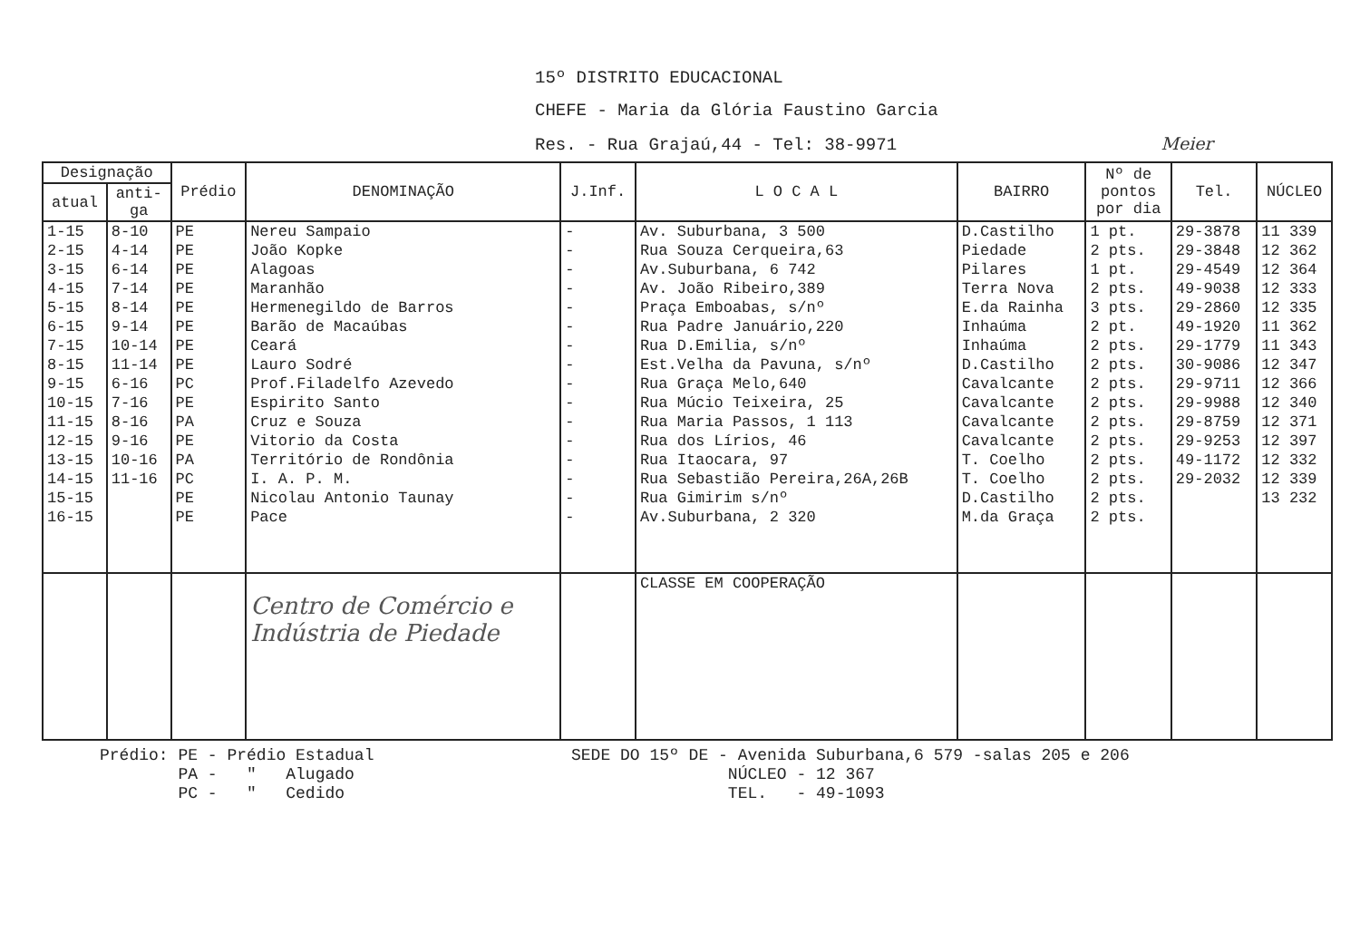15º DISTRITO EDUCACIONAL
CHEFE - Maria da Glória Faustino Garcia
Res. - Rua Grajaú,44 - Tel: 38-9971 Meier
| Designação | | Prédio | DENOMINAÇÃO | J.Inf. | L O C A L | BAIRRO | Nº de pontos por dia | Tel. | NÚCLEO |
| --- | --- | --- | --- | --- | --- | --- | --- | --- | --- |
| atual | anti- ga | | | | | | | | |
| 1-15 | 8-10 | PE | Nereu Sampaio | - | Av. Suburbana, 3 500 | D.Castilho | 1 pt. | 29-3878 | 11 339 |
| 2-15 | 4-14 | PE | João Kopke | - | Rua Souza Cerqueira,63 | Piedade | 2 pts. | 29-3848 | 12 362 |
| 3-15 | 6-14 | PE | Alagoas | - | Av.Suburbana, 6 742 | Pilares | 1 pt. | 29-4549 | 12 364 |
| 4-15 | 7-14 | PE | Maranhão | - | Av. João Ribeiro,389 | Terra Nova | 2 pts. | 49-9038 | 12 333 |
| 5-15 | 8-14 | PE | Hermenegildo de Barros | - | Praça Emboabas, s/nº | E.da Rainha | 3 pts. | 29-2860 | 12 335 |
| 6-15 | 9-14 | PE | Barão de Macaúbas | - | Rua Padre Januário,220 | Inhaúma | 2 pt. | 49-1920 | 11 362 |
| 7-15 | 10-14 | PE | Ceará | - | Rua D.Emilia, s/nº | Inhaúma | 2 pts. | 29-1779 | 11 343 |
| 8-15 | 11-14 | PE | Lauro Sodré | - | Est.Velha da Pavuna, s/nº | D.Castilho | 2 pts. | 30-9086 | 12 347 |
| 9-15 | 6-16 | PC | Prof.Filadelfo Azevedo | - | Rua Graça Melo,640 | Cavalcante | 2 pts. | 29-9711 | 12 366 |
| 10-15 | 7-16 | PE | Espirito Santo | - | Rua Múcio Teixeira, 25 | Cavalcante | 2 pts. | 29-9988 | 12 340 |
| 11-15 | 8-16 | PA | Cruz e Souza | - | Rua Maria Passos, 1 113 | Cavalcante | 2 pts. | 29-8759 | 12 371 |
| 12-15 | 9-16 | PE | Vitorio da Costa | - | Rua dos Lírios, 46 | Cavalcante | 2 pts. | 29-9253 | 12 397 |
| 13-15 | 10-16 | PA | Território de Rondônia | - | Rua Itaocara, 97 | T. Coelho | 2 pts. | 49-1172 | 12 332 |
| 14-15 | 11-16 | PC | I. A. P. M. | - | Rua Sebastião Pereira,26A,26B | T. Coelho | 2 pts. | 29-2032 | 12 339 |
| 15-15 | | PE | Nicolau Antonio Taunay | - | Rua Gimirim s/nº | D.Castilho | 2 pts. | | 13 232 |
| 16-15 | | PE | Pace | - | Av.Suburbana, 2 320 | M.da Graça | 2 pts. | | |
| | | | Centro de Comércio e Indústria de Piedade | | CLASSE EM COOPERAÇÃO | | | | |
Prédio: PE - Prédio Estadual
PA - " Alugado
PC - " Cedido
SEDE DO 15º DE - Avenida Suburbana,6 579 -salas 205 e 206
NÚCLEO - 12 367
TEL. - 49-1093